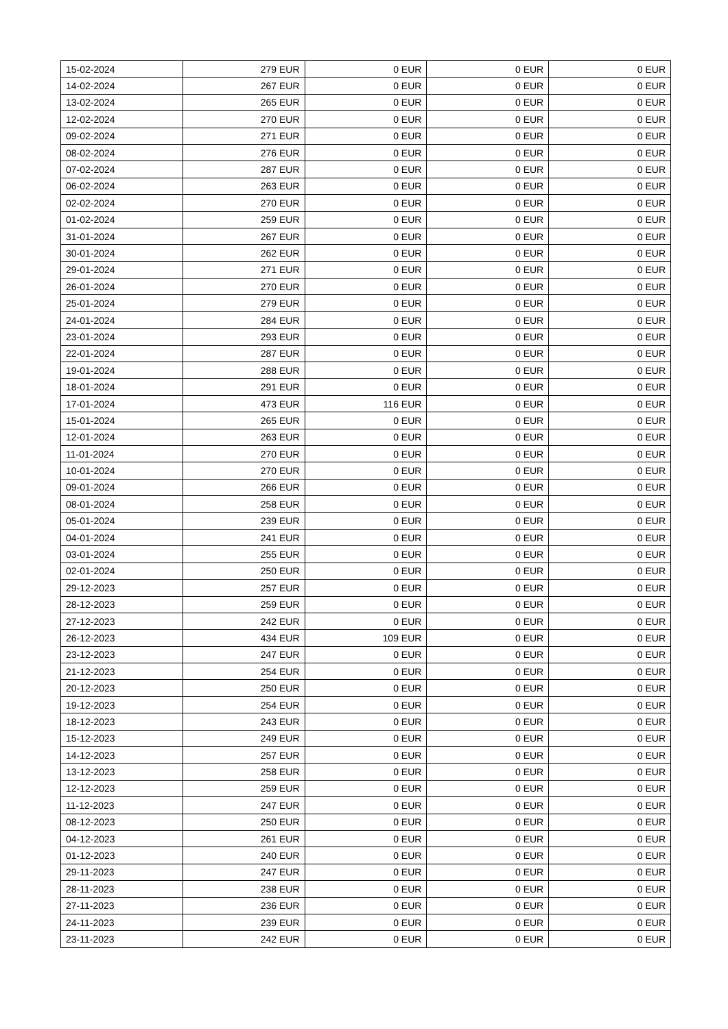| 15-02-2024 | 279 EUR | 0 EUR | 0 EUR | 0 EUR |
| 14-02-2024 | 267 EUR | 0 EUR | 0 EUR | 0 EUR |
| 13-02-2024 | 265 EUR | 0 EUR | 0 EUR | 0 EUR |
| 12-02-2024 | 270 EUR | 0 EUR | 0 EUR | 0 EUR |
| 09-02-2024 | 271 EUR | 0 EUR | 0 EUR | 0 EUR |
| 08-02-2024 | 276 EUR | 0 EUR | 0 EUR | 0 EUR |
| 07-02-2024 | 287 EUR | 0 EUR | 0 EUR | 0 EUR |
| 06-02-2024 | 263 EUR | 0 EUR | 0 EUR | 0 EUR |
| 02-02-2024 | 270 EUR | 0 EUR | 0 EUR | 0 EUR |
| 01-02-2024 | 259 EUR | 0 EUR | 0 EUR | 0 EUR |
| 31-01-2024 | 267 EUR | 0 EUR | 0 EUR | 0 EUR |
| 30-01-2024 | 262 EUR | 0 EUR | 0 EUR | 0 EUR |
| 29-01-2024 | 271 EUR | 0 EUR | 0 EUR | 0 EUR |
| 26-01-2024 | 270 EUR | 0 EUR | 0 EUR | 0 EUR |
| 25-01-2024 | 279 EUR | 0 EUR | 0 EUR | 0 EUR |
| 24-01-2024 | 284 EUR | 0 EUR | 0 EUR | 0 EUR |
| 23-01-2024 | 293 EUR | 0 EUR | 0 EUR | 0 EUR |
| 22-01-2024 | 287 EUR | 0 EUR | 0 EUR | 0 EUR |
| 19-01-2024 | 288 EUR | 0 EUR | 0 EUR | 0 EUR |
| 18-01-2024 | 291 EUR | 0 EUR | 0 EUR | 0 EUR |
| 17-01-2024 | 473 EUR | 116 EUR | 0 EUR | 0 EUR |
| 15-01-2024 | 265 EUR | 0 EUR | 0 EUR | 0 EUR |
| 12-01-2024 | 263 EUR | 0 EUR | 0 EUR | 0 EUR |
| 11-01-2024 | 270 EUR | 0 EUR | 0 EUR | 0 EUR |
| 10-01-2024 | 270 EUR | 0 EUR | 0 EUR | 0 EUR |
| 09-01-2024 | 266 EUR | 0 EUR | 0 EUR | 0 EUR |
| 08-01-2024 | 258 EUR | 0 EUR | 0 EUR | 0 EUR |
| 05-01-2024 | 239 EUR | 0 EUR | 0 EUR | 0 EUR |
| 04-01-2024 | 241 EUR | 0 EUR | 0 EUR | 0 EUR |
| 03-01-2024 | 255 EUR | 0 EUR | 0 EUR | 0 EUR |
| 02-01-2024 | 250 EUR | 0 EUR | 0 EUR | 0 EUR |
| 29-12-2023 | 257 EUR | 0 EUR | 0 EUR | 0 EUR |
| 28-12-2023 | 259 EUR | 0 EUR | 0 EUR | 0 EUR |
| 27-12-2023 | 242 EUR | 0 EUR | 0 EUR | 0 EUR |
| 26-12-2023 | 434 EUR | 109 EUR | 0 EUR | 0 EUR |
| 23-12-2023 | 247 EUR | 0 EUR | 0 EUR | 0 EUR |
| 21-12-2023 | 254 EUR | 0 EUR | 0 EUR | 0 EUR |
| 20-12-2023 | 250 EUR | 0 EUR | 0 EUR | 0 EUR |
| 19-12-2023 | 254 EUR | 0 EUR | 0 EUR | 0 EUR |
| 18-12-2023 | 243 EUR | 0 EUR | 0 EUR | 0 EUR |
| 15-12-2023 | 249 EUR | 0 EUR | 0 EUR | 0 EUR |
| 14-12-2023 | 257 EUR | 0 EUR | 0 EUR | 0 EUR |
| 13-12-2023 | 258 EUR | 0 EUR | 0 EUR | 0 EUR |
| 12-12-2023 | 259 EUR | 0 EUR | 0 EUR | 0 EUR |
| 11-12-2023 | 247 EUR | 0 EUR | 0 EUR | 0 EUR |
| 08-12-2023 | 250 EUR | 0 EUR | 0 EUR | 0 EUR |
| 04-12-2023 | 261 EUR | 0 EUR | 0 EUR | 0 EUR |
| 01-12-2023 | 240 EUR | 0 EUR | 0 EUR | 0 EUR |
| 29-11-2023 | 247 EUR | 0 EUR | 0 EUR | 0 EUR |
| 28-11-2023 | 238 EUR | 0 EUR | 0 EUR | 0 EUR |
| 27-11-2023 | 236 EUR | 0 EUR | 0 EUR | 0 EUR |
| 24-11-2023 | 239 EUR | 0 EUR | 0 EUR | 0 EUR |
| 23-11-2023 | 242 EUR | 0 EUR | 0 EUR | 0 EUR |